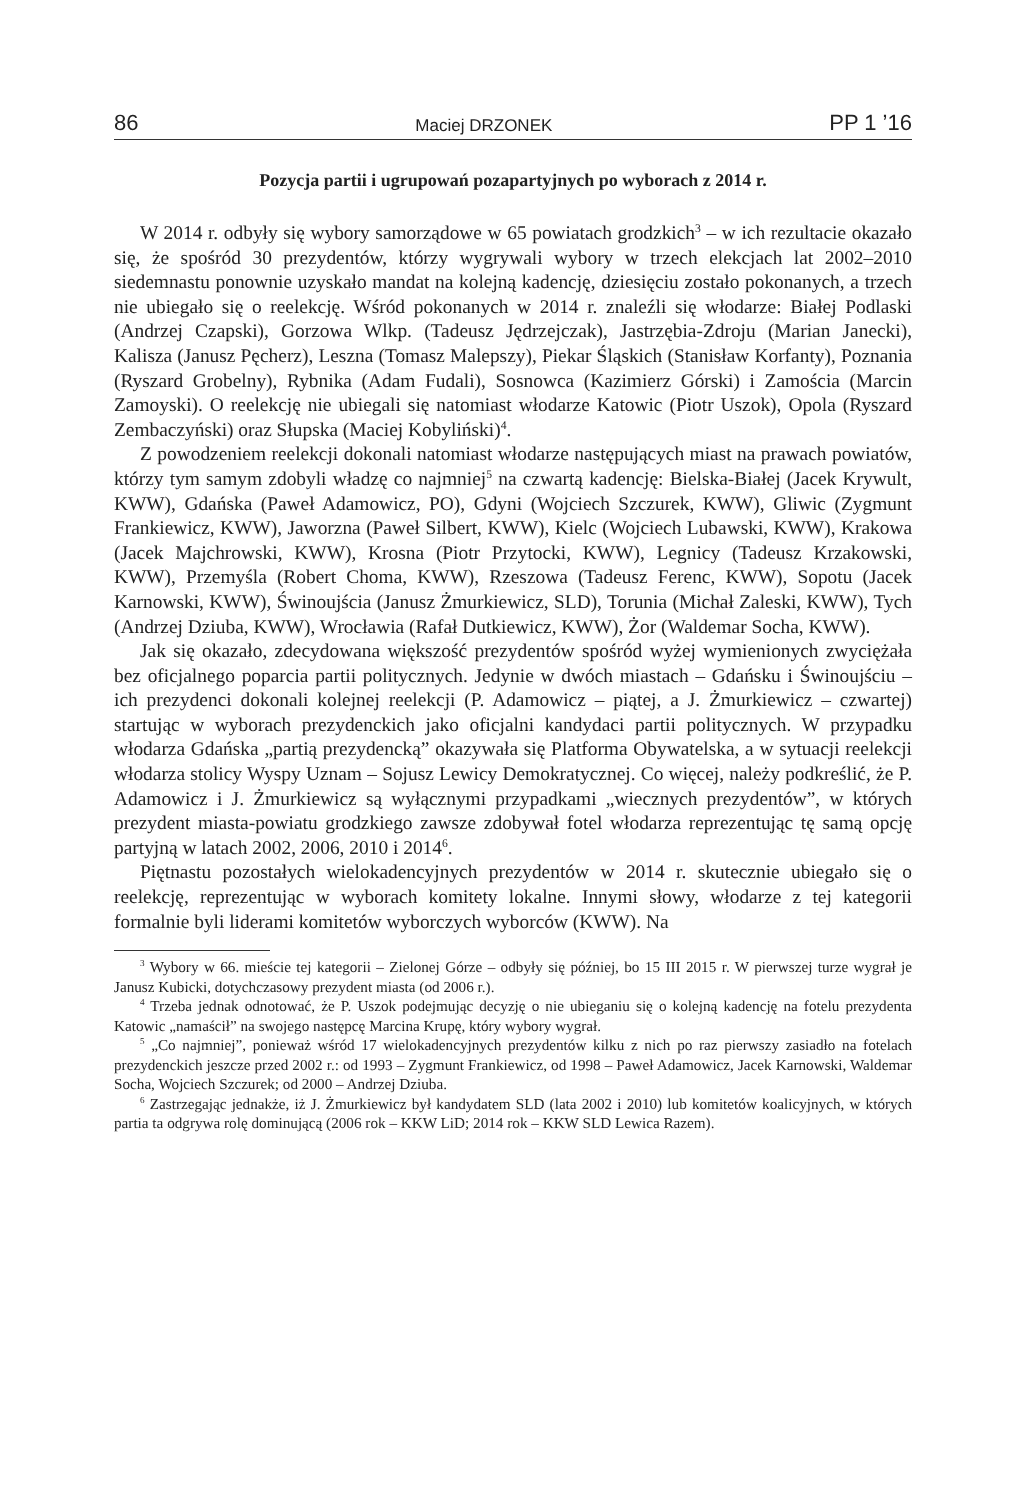86 Maciej DRZONEK PP 1 ’16
Pozycja partii i ugrupowań pozapartyjnych po wyborach z 2014 r.
W 2014 r. odbyły się wybory samorządowe w 65 powiatach grodzkich<sup>3</sup> – w ich rezultacie okazało się, że spośród 30 prezydentów, którzy wygrywali wybory w trzech elekcjach lat 2002–2010 siedemnastu ponownie uzyskało mandat na kolejną kadencję, dziesięciu zostało pokonanych, a trzech nie ubiegało się o reelekcję. Wśród pokonanych w 2014 r. znaleźli się włodarze: Białej Podlaski (Andrzej Czapski), Gorzowa Wlkp. (Tadeusz Jędrzejczak), Jastrzębia-Zdroju (Marian Janecki), Kalisza (Janusz Pęcherz), Leszna (Tomasz Malepszy), Piekar Śląskich (Stanisław Korfanty), Poznania (Ryszard Grobelny), Rybnika (Adam Fudali), Sosnowca (Kazimierz Górski) i Zamościa (Marcin Zamoyski). O reelekcję nie ubiegali się natomiast włodarze Katowic (Piotr Uszok), Opola (Ryszard Zembaczyński) oraz Słupska (Maciej Kobyliński)<sup>4</sup>.
Z powodzeniem reelekcji dokonali natomiast włodarze następujących miast na prawach powiatów, którzy tym samym zdobyli władzę co najmniej<sup>5</sup> na czwartą kadencję: Bielska-Białej (Jacek Krywult, KWW), Gdańska (Paweł Adamowicz, PO), Gdyni (Wojciech Szczurek, KWW), Gliwic (Zygmunt Frankiewicz, KWW), Jaworzna (Paweł Silbert, KWW), Kielc (Wojciech Lubawski, KWW), Krakowa (Jacek Majchrowski, KWW), Krosna (Piotr Przytocki, KWW), Legnicy (Tadeusz Krzakowski, KWW), Przemyśla (Robert Choma, KWW), Rzeszowa (Tadeusz Ferenc, KWW), Sopotu (Jacek Karnowski, KWW), Świnoujścia (Janusz Żmurkiewicz, SLD), Torunia (Michał Zaleski, KWW), Tych (Andrzej Dziuba, KWW), Wrocławia (Rafał Dutkiewicz, KWW), Żor (Waldemar Socha, KWW).
Jak się okazało, zdecydowana większość prezydentów spośród wyżej wymienionych zwyciężała bez oficjalnego poparcia partii politycznych. Jedynie w dwóch miastach – Gdańsku i Świnoujściu – ich prezydenci dokonali kolejnej reelekcji (P. Adamowicz – piątej, a J. Żmurkiewicz – czwartej) startując w wyborach prezydenckich jako oficjalni kandydaci partii politycznych. W przypadku włodarza Gdańska „partią prezydencką” okazywała się Platforma Obywatelska, a w sytuacji reelekcji włodarza stolicy Wyspy Uznam – Sojusz Lewicy Demokratycznej. Co więcej, należy podkreślić, że P. Adamowicz i J. Żmurkiewicz są wyłącznymi przypadkami „wiecznych prezydentów”, w których prezydent miasta-powiatu grodzkiego zawsze zdobywał fotel włodarza reprezentując tę samą opcję partyjną w latach 2002, 2006, 2010 i 2014<sup>6</sup>.
Piętnastu pozostałych wielokadencyjnych prezydentów w 2014 r. skutecznie ubiegało się o reelekcję, reprezentując w wyborach komitety lokalne. Innymi słowy, włodarze z tej kategorii formalnie byli liderami komitetów wyborczych wyborców (KWW). Na
<sup>3</sup> Wybory w 66. mieście tej kategorii – Zielonej Górze – odbyły się później, bo 15 III 2015 r. W pierwszej turze wygrał je Janusz Kubicki, dotychczasowy prezydent miasta (od 2006 r.).
<sup>4</sup> Trzeba jednak odnotować, że P. Uszok podejmując decyzję o nie ubieganiu się o kolejną kadencję na fotelu prezydenta Katowic „namaścił” na swojego następcę Marcina Krupę, który wybory wygrał.
<sup>5</sup> „Co najmniej”, ponieważ wśród 17 wielokadencyjnych prezydentów kilku z nich po raz pierwszy zasiadło na fotelach prezydenckich jeszcze przed 2002 r.: od 1993 – Zygmunt Frankiewicz, od 1998 – Paweł Adamowicz, Jacek Karnowski, Waldemar Socha, Wojciech Szczurek; od 2000 – Andrzej Dziuba.
<sup>6</sup> Zastrzegając jednakże, iż J. Żmurkiewicz był kandydatem SLD (lata 2002 i 2010) lub komitetów koalicyjnych, w których partia ta odgrywa rolę dominującą (2006 rok – KKW LiD; 2014 rok – KKW SLD Lewica Razem).